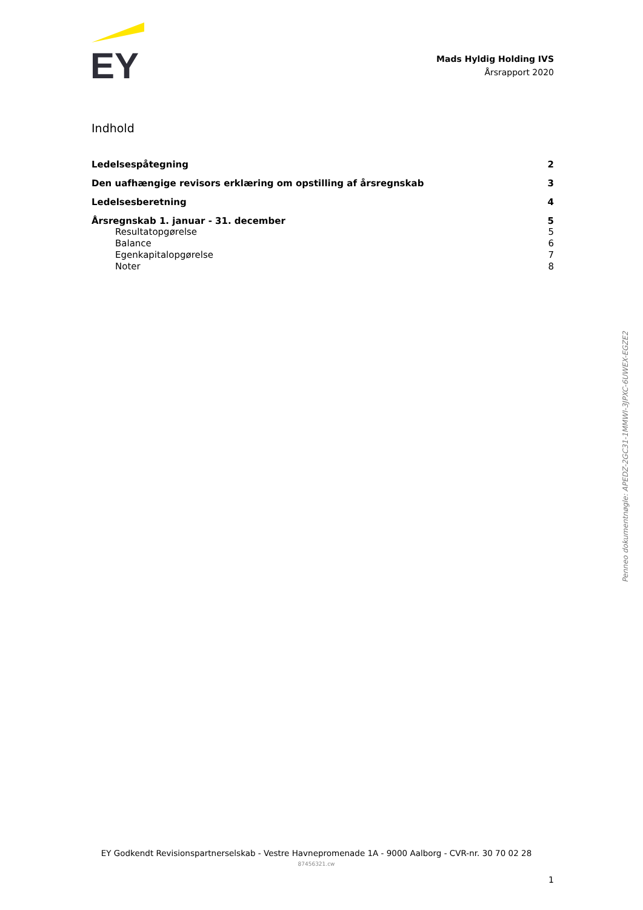EY
Mads Hyldig Holding IVS
Årsrapport 2020
Indhold
Ledelsespåtegning 2
Den uafhængige revisors erklæring om opstilling af årsregnskab 3
Ledelsesberetning 4
Årsregnskab 1. januar - 31. december 5
Resultatopgørelse 5
Balance 6
Egenkapitalopgørelse 7
Noter 8
Penneo dokumentnøgle: APEDZ-2GC31-1MMWI-3JPXC-6UWEX-EGZE2
EY Godkendt Revisionspartnerselskab - Vestre Havnepromenade 1A - 9000 Aalborg - CVR-nr. 30 70 02 28
87456321.cw
1